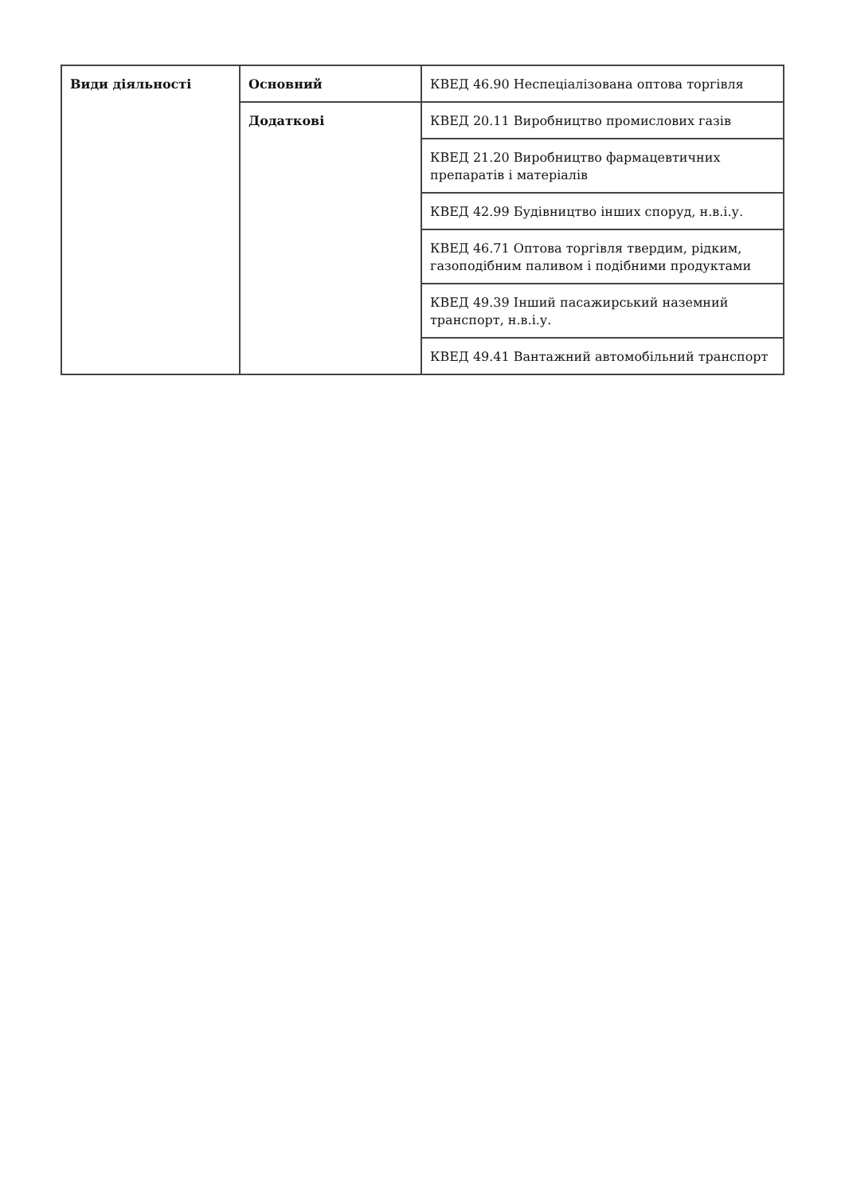| Види діяльності | Основний | КВЕД 46.90 Неспеціалізована оптова торгівля |
| | Додаткові | КВЕД 20.11 Виробництво промислових газів |
| | | КВЕД 21.20 Виробництво фармацевтичних препаратів і матеріалів |
| | | КВЕД 42.99 Будівництво інших споруд, н.в.і.у. |
| | | КВЕД 46.71 Оптова торгівля твердим, рідким, газоподібним паливом і подібними продуктами |
| | | КВЕД 49.39 Інший пасажирський наземний транспорт, н.в.і.у. |
| | | КВЕД 49.41 Вантажний автомобільний транспорт |